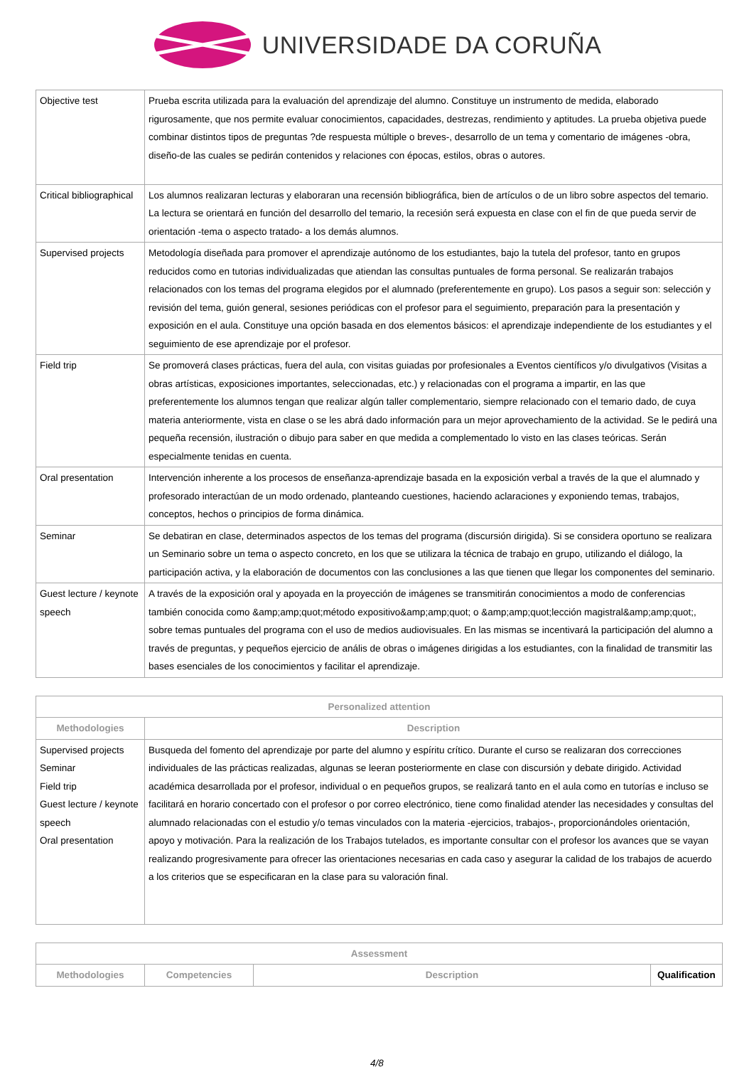UNIVERSIDADE DA CORUÑA
| Objective test | Prueba escrita utilizada para la evaluación del aprendizaje del alumno. Constituye un instrumento de medida, elaborado rigurosamente, que nos permite evaluar conocimientos, capacidades, destrezas, rendimiento y aptitudes. La prueba objetiva puede combinar distintos tipos de preguntas ?de respuesta múltiple o breves-, desarrollo de un tema y comentario de imágenes -obra, diseño-de las cuales se pedirán contenidos y relaciones con épocas, estilos, obras o autores. |
| Critical bibliographical | Los alumnos realizaran lecturas y elaboraran una recensión bibliográfica, bien de artículos o de un libro sobre aspectos del temario. La lectura se orientará en función del desarrollo del temario, la recesión será expuesta en clase con el fin de que pueda servir de orientación -tema o aspecto tratado- a los demás alumnos. |
| Supervised projects | Metodología diseñada para promover el aprendizaje autónomo de los estudiantes, bajo la tutela del profesor, tanto en grupos reducidos como en tutorias individualizadas que atiendan las consultas puntuales de forma personal. Se realizarán trabajos relacionados con los temas del programa elegidos por el alumnado (preferentemente en grupo). Los pasos a seguir son: selección y revisión del tema, guión general, sesiones periódicas con el profesor para el seguimiento, preparación para la presentación y exposición en el aula. Constituye una opción basada en dos elementos básicos: el aprendizaje independiente de los estudiantes y el seguimiento de ese aprendizaje por el profesor. |
| Field trip | Se promoverá clases prácticas, fuera del aula, con visitas guiadas por profesionales a Eventos científicos y/o divulgativos (Visitas a obras artísticas, exposiciones importantes, seleccionadas, etc.) y relacionadas con el programa a impartir, en las que preferentemente los alumnos tengan que realizar algún taller complementario, siempre relacionado con el temario dado, de cuya materia anteriormente, vista en clase o se les abrá dado información para un mejor aprovechamiento de la actividad. Se le pedirá una pequeña recensión, ilustración o dibujo para saber en que medida a complementado lo visto en las clases teóricas. Serán especialmente tenidas en cuenta. |
| Oral presentation | Intervención inherente a los procesos de enseñanza-aprendizaje basada en la exposición verbal a través de la que el alumnado y profesorado interactúan de un modo ordenado, planteando cuestiones, haciendo aclaraciones y exponiendo temas, trabajos, conceptos, hechos o principios de forma dinámica. |
| Seminar | Se debatiran en clase, determinados aspectos de los temas del programa (discursión dirigida). Si se considera oportuno se realizara un Seminario sobre un tema o aspecto concreto, en los que se utilizara la técnica de trabajo en grupo, utilizando el diálogo, la participación activa, y la elaboración de documentos con las conclusiones a las que tienen que llegar los componentes del seminario. |
| Guest lecture / keynote speech | A través de la exposición oral y apoyada en la proyección de imágenes se transmitirán conocimientos a modo de conferencias también conocida como &amp;amp;quot;método expositivo&amp;amp;quot; o &amp;amp;quot;lección magistral&amp;amp;quot;, sobre temas puntuales del programa con el uso de medios audiovisuales. En las mismas se incentivará la participación del alumno a través de preguntas, y pequeños ejercicio de anális de obras o imágenes dirigidas a los estudiantes, con la finalidad de transmitir las bases esenciales de los conocimientos y facilitar el aprendizaje. |
| Personalized attention | |
| --- | --- |
| Methodologies | Description |
| Supervised projects Seminar Field trip Guest lecture / keynote speech Oral presentation | Busqueda del fomento del aprendizaje por parte del alumno y espíritu crítico. Durante el curso se realizaran dos correcciones individuales de las prácticas realizadas, algunas se leeran posteriormente en clase con discursión y debate dirigido. Actividad académica desarrollada por el profesor, individual o en pequeños grupos, se realizará tanto en el aula como en tutorías e incluso se facilitará en horario concertado con el profesor o por correo electrónico, tiene como finalidad atender las necesidades y consultas del alumnado relacionadas con el estudio y/o temas vinculados con la materia -ejercicios, trabajos-, proporcionándoles orientación, apoyo y motivación. Para la realización de los Trabajos tutelados, es importante consultar con el profesor los avances que se vayan realizando progresivamente para ofrecer las orientaciones necesarias en cada caso y asegurar la calidad de los trabajos de acuerdo a los criterios que se especificaran en la clase para su valoración final. |
| Assessment | | | |
| --- | --- | --- | --- |
| Methodologies | Competencies | Description | Qualification |
4/8